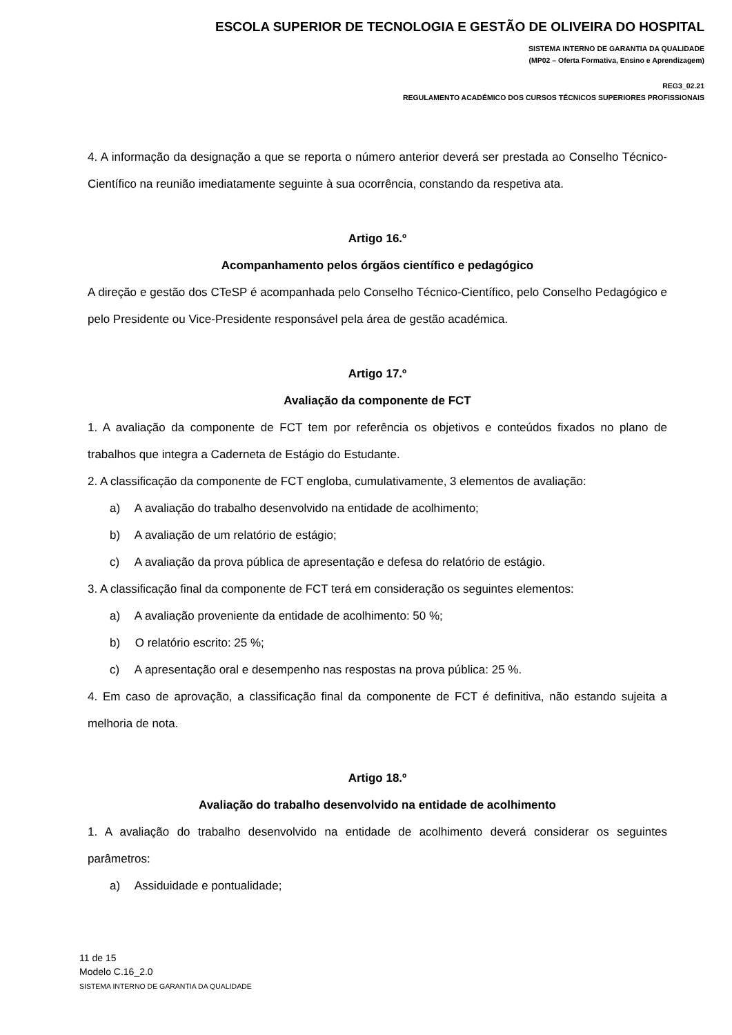ESCOLA SUPERIOR DE TECNOLOGIA E GESTÃO DE OLIVEIRA DO HOSPITAL
SISTEMA INTERNO DE GARANTIA DA QUALIDADE
(MP02 – Oferta Formativa, Ensino e Aprendizagem)
REG3_02.21
REGULAMENTO ACADÉMICO DOS CURSOS TÉCNICOS SUPERIORES PROFISSIONAIS
4. A informação da designação a que se reporta o número anterior deverá ser prestada ao Conselho Técnico-Científico na reunião imediatamente seguinte à sua ocorrência, constando da respetiva ata.
Artigo 16.º
Acompanhamento pelos órgãos científico e pedagógico
A direção e gestão dos CTeSP é acompanhada pelo Conselho Técnico-Científico, pelo Conselho Pedagógico e pelo Presidente ou Vice-Presidente responsável pela área de gestão académica.
Artigo 17.º
Avaliação da componente de FCT
1. A avaliação da componente de FCT tem por referência os objetivos e conteúdos fixados no plano de trabalhos que integra a Caderneta de Estágio do Estudante.
2. A classificação da componente de FCT engloba, cumulativamente, 3 elementos de avaliação:
a) A avaliação do trabalho desenvolvido na entidade de acolhimento;
b) A avaliação de um relatório de estágio;
c) A avaliação da prova pública de apresentação e defesa do relatório de estágio.
3. A classificação final da componente de FCT terá em consideração os seguintes elementos:
a) A avaliação proveniente da entidade de acolhimento: 50 %;
b) O relatório escrito: 25 %;
c) A apresentação oral e desempenho nas respostas na prova pública: 25 %.
4. Em caso de aprovação, a classificação final da componente de FCT é definitiva, não estando sujeita a melhoria de nota.
Artigo 18.º
Avaliação do trabalho desenvolvido na entidade de acolhimento
1. A avaliação do trabalho desenvolvido na entidade de acolhimento deverá considerar os seguintes parâmetros:
a) Assiduidade e pontualidade;
11 de 15
Modelo C.16_2.0
SISTEMA INTERNO DE GARANTIA DA QUALIDADE